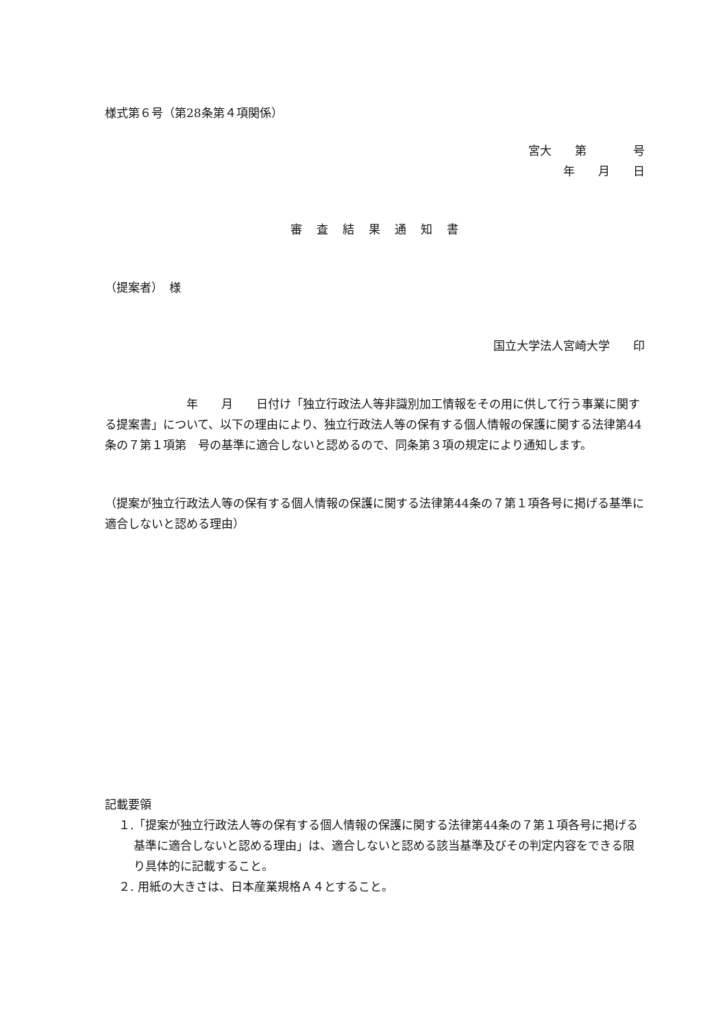様式第６号（第28条第４項関係）
宮大　　第　　　　号
年　　月　　日
審　査　結　果　通　知　書
（提案者）　様
国立大学法人宮崎大学　　印
　　　　　　　年　　月　　日付け「独立行政法人等非識別加工情報をその用に供して行う事業に関する提案書」について、以下の理由により、独立行政法人等の保有する個人情報の保護に関する法律第44条の７第１項第　号の基準に適合しないと認めるので、同条第３項の規定により通知します。
（提案が独立行政法人等の保有する個人情報の保護に関する法律第44条の７第１項各号に掲げる基準に適合しないと認める理由）
記載要領
１.「提案が独立行政法人等の保有する個人情報の保護に関する法律第44条の７第１項各号に掲げる基準に適合しないと認める理由」は、適合しないと認める該当基準及びその判定内容をできる限り具体的に記載すること。
２. 用紙の大きさは、日本産業規格Ａ４とすること。